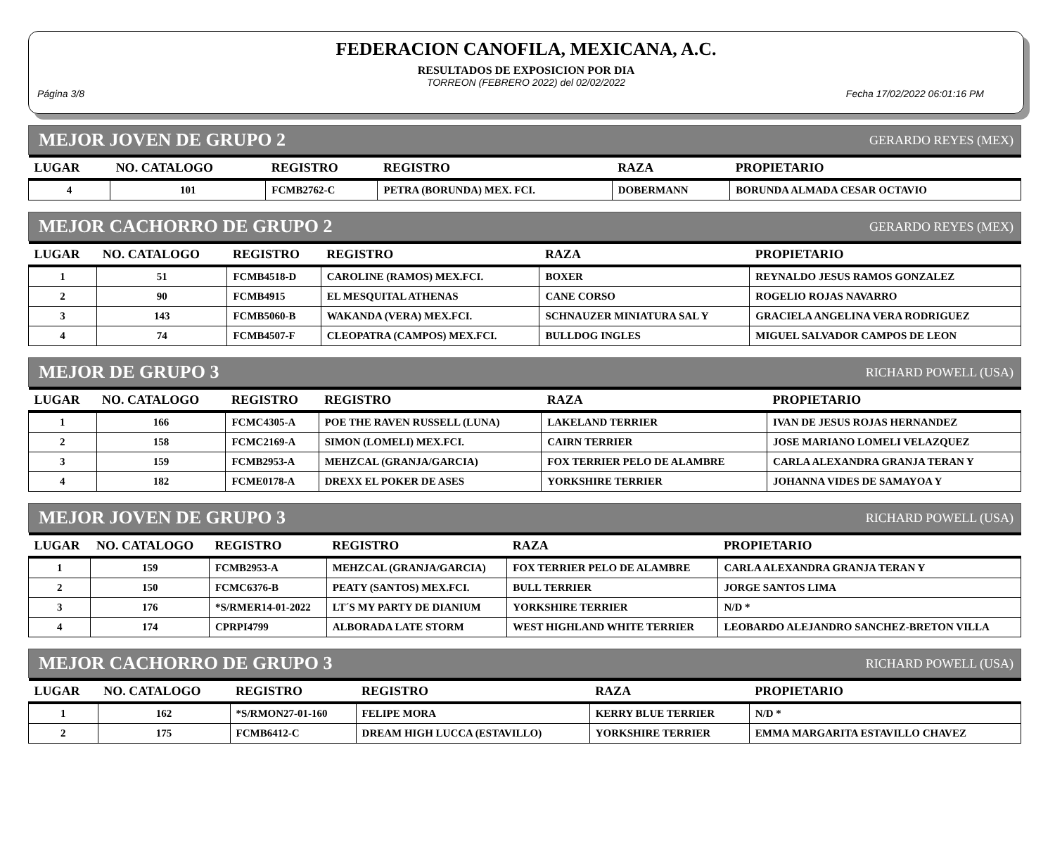FEDERACION CANOFILA, MEXICANA, A.C.
RESULTADOS DE EXPOSICION POR DIA
TORREON (FEBRERO 2022) del 02/02/2022
Página 3/8 Fecha 17/02/2022 06:01:16 PM
MEJOR JOVEN DE GRUPO 2 GERARDO REYES (MEX)
| LUGAR | NO. CATALOGO | REGISTRO | REGISTRO | RAZA | PROPIETARIO |
| --- | --- | --- | --- | --- | --- |
| 4 | 101 | FCMB2762-C | PETRA (BORUNDA) MEX. FCI. | DOBERMANN | BORUNDA ALMADA CESAR OCTAVIO |
MEJOR CACHORRO DE GRUPO 2 GERARDO REYES (MEX)
| LUGAR | NO. CATALOGO | REGISTRO | REGISTRO | RAZA | PROPIETARIO |
| --- | --- | --- | --- | --- | --- |
| 1 | 51 | FCMB4518-D | CAROLINE (RAMOS) MEX.FCI. | BOXER | REYNALDO JESUS RAMOS GONZALEZ |
| 2 | 90 | FCMB4915 | EL MESQUITAL ATHENAS | CANE CORSO | ROGELIO ROJAS NAVARRO |
| 3 | 143 | FCMB5060-B | WAKANDA (VERA) MEX.FCI. | SCHNAUZER MINIATURA SAL Y | GRACIELA ANGELINA VERA RODRIGUEZ |
| 4 | 74 | FCMB4507-F | CLEOPATRA (CAMPOS) MEX.FCI. | BULLDOG INGLES | MIGUEL SALVADOR CAMPOS DE LEON |
MEJOR DE GRUPO 3 RICHARD POWELL (USA)
| LUGAR | NO. CATALOGO | REGISTRO | REGISTRO | RAZA | PROPIETARIO |
| --- | --- | --- | --- | --- | --- |
| 1 | 166 | FCMC4305-A | POE THE RAVEN RUSSELL (LUNA) | LAKELAND TERRIER | IVAN DE JESUS ROJAS HERNANDEZ |
| 2 | 158 | FCMC2169-A | SIMON (LOMELI) MEX.FCI. | CAIRN TERRIER | JOSE MARIANO LOMELI VELAZQUEZ |
| 3 | 159 | FCMB2953-A | MEHZCAL (GRANJA/GARCIA) | FOX TERRIER PELO DE ALAMBRE | CARLA ALEXANDRA GRANJA TERAN Y |
| 4 | 182 | FCME0178-A | DREXX EL POKER DE ASES | YORKSHIRE TERRIER | JOHANNA VIDES DE SAMAYOA Y |
MEJOR JOVEN DE GRUPO 3 RICHARD POWELL (USA)
| LUGAR | NO. CATALOGO | REGISTRO | REGISTRO | RAZA | PROPIETARIO |
| --- | --- | --- | --- | --- | --- |
| 1 | 159 | FCMB2953-A | MEHZCAL (GRANJA/GARCIA) | FOX TERRIER PELO DE ALAMBRE | CARLA ALEXANDRA GRANJA TERAN Y |
| 2 | 150 | FCMC6376-B | PEATY (SANTOS) MEX.FCI. | BULL TERRIER | JORGE SANTOS LIMA |
| 3 | 176 | *S/RMER14-01-2022 | LT´S MY PARTY DE DIANIUM | YORKSHIRE TERRIER | N/D * |
| 4 | 174 | CPRPI4799 | ALBORADA LATE STORM | WEST HIGHLAND WHITE TERRIER | LEOBARDO ALEJANDRO SANCHEZ-BRETON VILLA |
MEJOR CACHORRO DE GRUPO 3 RICHARD POWELL (USA)
| LUGAR | NO. CATALOGO | REGISTRO | REGISTRO | RAZA | PROPIETARIO |
| --- | --- | --- | --- | --- | --- |
| 1 | 162 | *S/RMON27-01-160 | FELIPE MORA | KERRY BLUE TERRIER | N/D * |
| 2 | 175 | FCMB6412-C | DREAM HIGH LUCCA (ESTAVILLO) | YORKSHIRE TERRIER | EMMA MARGARITA ESTAVILLO CHAVEZ |